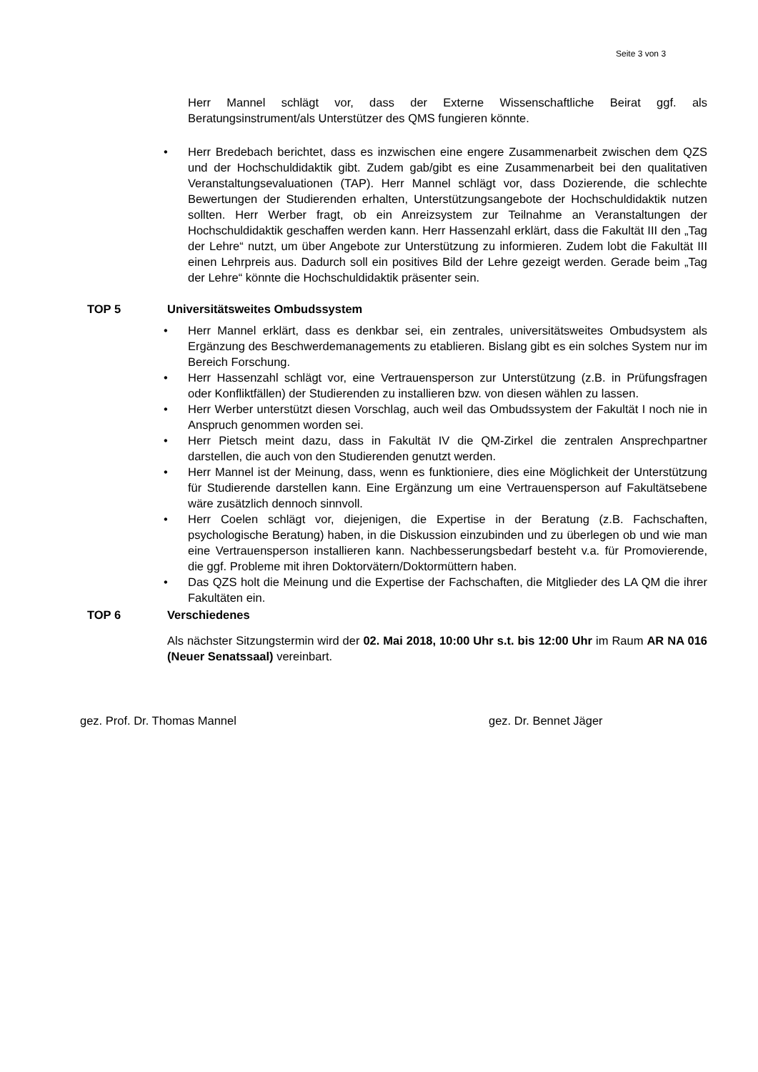Seite 3 von 3
Herr Mannel schlägt vor, dass der Externe Wissenschaftliche Beirat ggf. als Beratungsinstrument/als Unterstützer des QMS fungieren könnte.
• Herr Bredebach berichtet, dass es inzwischen eine engere Zusammenarbeit zwischen dem QZS und der Hochschuldidaktik gibt. Zudem gab/gibt es eine Zusammenarbeit bei den qualitativen Veranstaltungsevaluationen (TAP). Herr Mannel schlägt vor, dass Dozierende, die schlechte Bewertungen der Studierenden erhalten, Unterstützungsangebote der Hochschuldidaktik nutzen sollten. Herr Werber fragt, ob ein Anreizsystem zur Teilnahme an Veranstaltungen der Hochschuldidaktik geschaffen werden kann. Herr Hassenzahl erklärt, dass die Fakultät III den „Tag der Lehre“ nutzt, um über Angebote zur Unterstützung zu informieren. Zudem lobt die Fakultät III einen Lehrpreis aus. Dadurch soll ein positives Bild der Lehre gezeigt werden. Gerade beim „Tag der Lehre“ könnte die Hochschuldidaktik präsenter sein.
TOP 5 Universitätsweites Ombudssystem
• Herr Mannel erklärt, dass es denkbar sei, ein zentrales, universitätsweites Ombudsystem als Ergänzung des Beschwerdemanagements zu etablieren. Bislang gibt es ein solches System nur im Bereich Forschung.
• Herr Hassenzahl schlägt vor, eine Vertrauensperson zur Unterstützung (z.B. in Prüfungsfragen oder Konfliktfällen) der Studierenden zu installieren bzw. von diesen wählen zu lassen.
• Herr Werber unterstützt diesen Vorschlag, auch weil das Ombudssystem der Fakultät I noch nie in Anspruch genommen worden sei.
• Herr Pietsch meint dazu, dass in Fakultät IV die QM-Zirkel die zentralen Ansprechpartner darstellen, die auch von den Studierenden genutzt werden.
• Herr Mannel ist der Meinung, dass, wenn es funktioniere, dies eine Möglichkeit der Unterstützung für Studierende darstellen kann. Eine Ergänzung um eine Vertrauensperson auf Fakultätsebene wäre zusätzlich dennoch sinnvoll.
• Herr Coelen schlägt vor, diejenigen, die Expertise in der Beratung (z.B. Fachschaften, psychologische Beratung) haben, in die Diskussion einzubinden und zu überlegen ob und wie man eine Vertrauensperson installieren kann. Nachbesserungsbedarf besteht v.a. für Promovierende, die ggf. Probleme mit ihren Doktorvätern/Doktormüttern haben.
• Das QZS holt die Meinung und die Expertise der Fachschaften, die Mitglieder des LA QM die ihrer Fakultäten ein.
TOP 6 Verschiedenes
Als nächster Sitzungstermin wird der 02. Mai 2018, 10:00 Uhr s.t. bis 12:00 Uhr im Raum AR NA 016 (Neuer Senatssaal) vereinbart.
gez. Prof. Dr. Thomas Mannel gez. Dr. Bennet Jäger